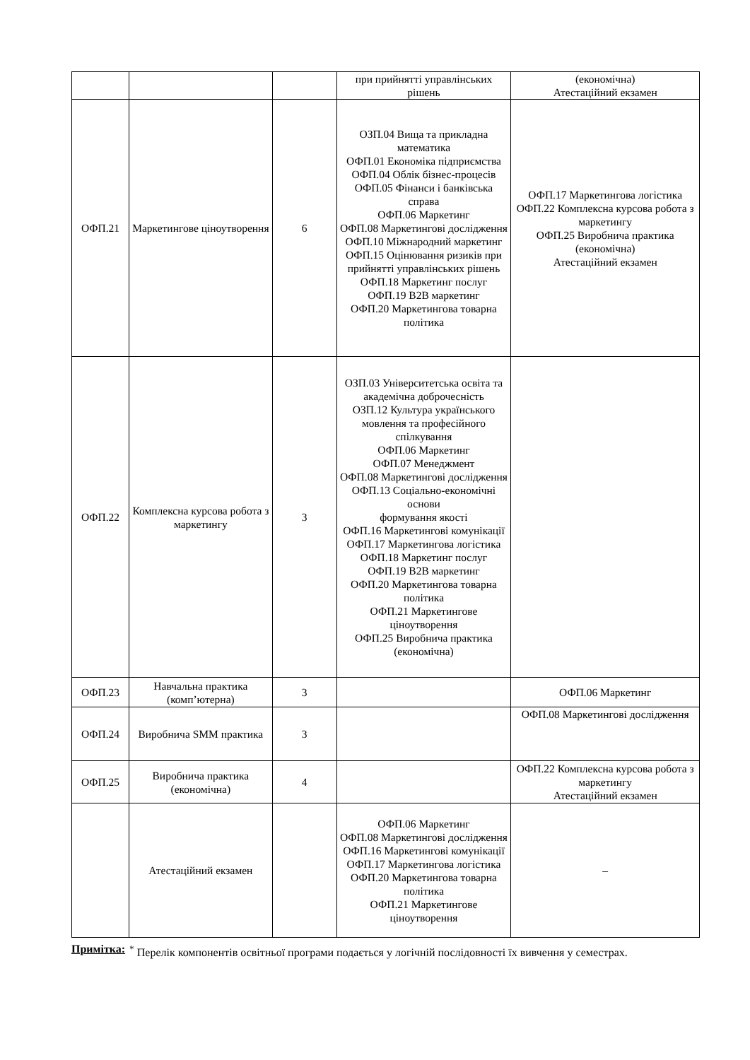| | | | при прийнятті управлінських рішень | (економічна) Атестаційний екзамен |
| ОФП.21 | Маркетингове ціноутворення | 6 | ОЗП.04 Вища та прикладна математика ОФП.01 Економіка підприємства ОФП.04 Облік бізнес-процесів ОФП.05 Фінанси і банківська справа ОФП.06 Маркетинг ОФП.08 Маркетингові дослідження ОФП.10 Міжнародний маркетинг ОФП.15 Оцінювання ризиків при прийнятті управлінських рішень ОФП.18 Маркетинг послуг ОФП.19 B2B маркетинг ОФП.20 Маркетингова товарна політика | ОФП.17 Маркетингова логістика ОФП.22 Комплексна курсова робота з маркетингу ОФП.25 Виробнича практика (економічна) Атестаційний екзамен |
| ОФП.22 | Комплексна курсова робота з маркетингу | 3 | ОЗП.03 Університетська освіта та академічна доброчесність ОЗП.12 Культура українського мовлення та професійного спілкування ОФП.06 Маркетинг ОФП.07 Менеджмент ОФП.08 Маркетингові дослідження ОФП.13 Соціально-економічні основи формування якості ОФП.16 Маркетингові комунікації ОФП.17 Маркетингова логістика ОФП.18 Маркетинг послуг ОФП.19 B2B маркетинг ОФП.20 Маркетингова товарна політика ОФП.21 Маркетингове ціноутворення ОФП.25 Виробнича практика (економічна) | |
| ОФП.23 | Навчальна практика (комп’ютерна) | 3 | | ОФП.06 Маркетинг |
| ОФП.24 | Виробнича SMM практика | 3 | | ОФП.08 Маркетингові дослідження |
| ОФП.25 | Виробнича практика (економічна) | 4 | | ОФП.22 Комплексна курсова робота з маркетингу Атестаційний екзамен |
| | Атестаційний екзамен | | ОФП.06 Маркетинг ОФП.08 Маркетингові дослідження ОФП.16 Маркетингові комунікації ОФП.17 Маркетингова логістика ОФП.20 Маркетингова товарна політика ОФП.21 Маркетингове ціноутворення | – |
Примітка:<sup>*</sup> Перелік компонентів освітньої програми подається у логічній послідовності їх вивчення у семестрах.